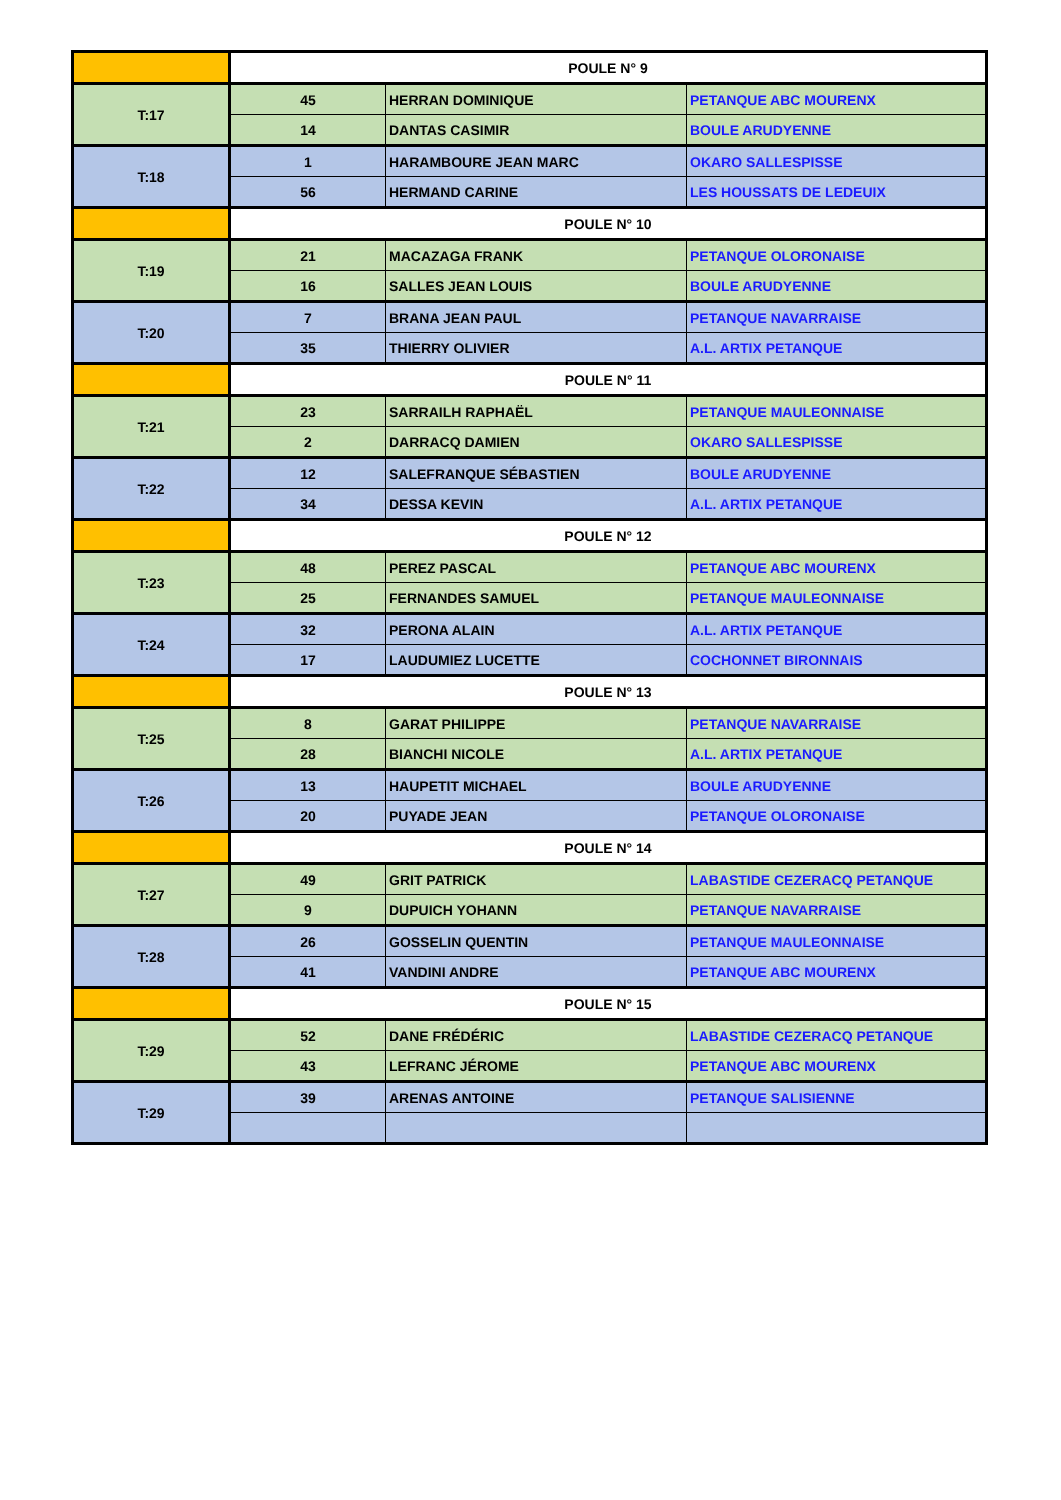| | POULE N° 9 | | |
| T:17 | 45 | HERRAN DOMINIQUE | PETANQUE ABC MOURENX |
| | 14 | DANTAS CASIMIR | BOULE ARUDYENNE |
| T:18 | 1 | HARAMBOURE JEAN MARC | OKARO SALLESPISSE |
| | 56 | HERMAND CARINE | LES HOUSSATS DE LEDEUIX |
| | POULE N° 10 | | |
| T:19 | 21 | MACAZAGA FRANK | PETANQUE OLORONAISE |
| | 16 | SALLES JEAN LOUIS | BOULE ARUDYENNE |
| T:20 | 7 | BRANA JEAN PAUL | PETANQUE NAVARRAISE |
| | 35 | THIERRY OLIVIER | A.L. ARTIX PETANQUE |
| | POULE N° 11 | | |
| T:21 | 23 | SARRAILH RAPHAËL | PETANQUE MAULEONNAISE |
| | 2 | DARRACQ DAMIEN | OKARO SALLESPISSE |
| T:22 | 12 | SALEFRANQUE SÉBASTIEN | BOULE ARUDYENNE |
| | 34 | DESSA KEVIN | A.L. ARTIX PETANQUE |
| | POULE N° 12 | | |
| T:23 | 48 | PEREZ PASCAL | PETANQUE ABC MOURENX |
| | 25 | FERNANDES SAMUEL | PETANQUE MAULEONNAISE |
| T:24 | 32 | PERONA ALAIN | A.L. ARTIX PETANQUE |
| | 17 | LAUDUMIEZ LUCETTE | COCHONNET BIRONNAIS |
| | POULE N° 13 | | |
| T:25 | 8 | GARAT PHILIPPE | PETANQUE NAVARRAISE |
| | 28 | BIANCHI NICOLE | A.L. ARTIX PETANQUE |
| T:26 | 13 | HAUPETIT MICHAEL | BOULE ARUDYENNE |
| | 20 | PUYADE JEAN | PETANQUE OLORONAISE |
| | POULE N° 14 | | |
| T:27 | 49 | GRIT PATRICK | LABASTIDE CEZERACQ PETANQUE |
| | 9 | DUPUICH YOHANN | PETANQUE NAVARRAISE |
| T:28 | 26 | GOSSELIN QUENTIN | PETANQUE MAULEONNAISE |
| | 41 | VANDINI ANDRE | PETANQUE ABC MOURENX |
| | POULE N° 15 | | |
| T:29 | 52 | DANE FRÉDÉRIC | LABASTIDE CEZERACQ PETANQUE |
| | 43 | LEFRANC JÉROME | PETANQUE ABC MOURENX |
| T:29 | 39 | ARENAS ANTOINE | PETANQUE SALISIENNE |